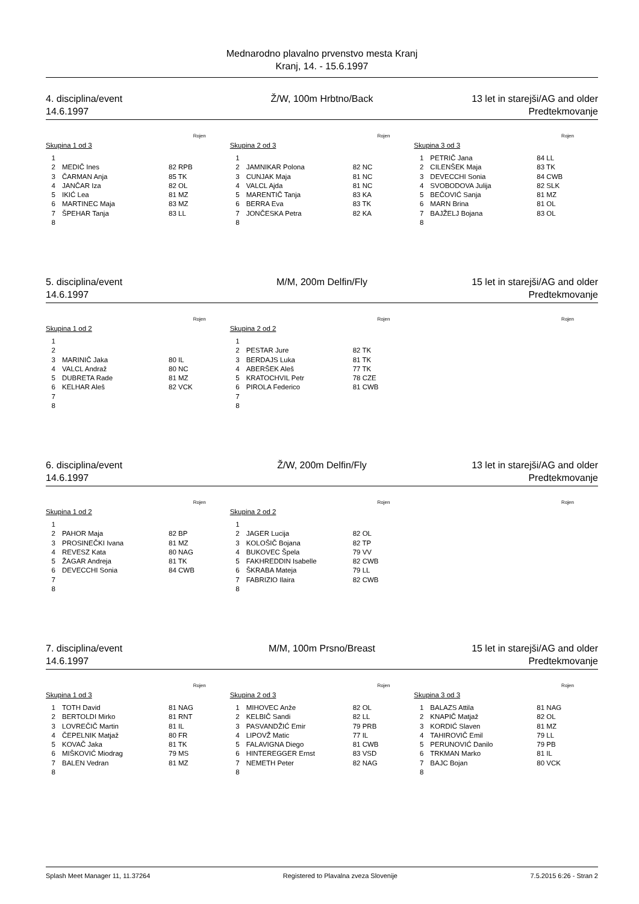Mednarodno plavalno prvenstvo mesta Kranj
Kranj, 14. - 15.6.1997
4. disciplina/event Ž/W, 100m Hrbtno/Back 13 let in starejši/AG and older
14.6.1997 Predtekmovanje
Rojen
Skupina 1 od 3
| 1 | | |
| 2 | MEDIČ Ines | 82 RPB |
| 3 | ČARMAN Anja | 85 TK |
| 4 | JANČAR Iza | 82 OL |
| 5 | IKIĆ Lea | 81 MZ |
| 6 | MARTINEC Maja | 83 MZ |
| 7 | ŠPEHAR Tanja | 83 LL |
| 8 | | |
Rojen
Skupina 2 od 3
| 1 | | |
| 2 | JAMNIKAR Polona | 82 NC |
| 3 | CUNJAK Maja | 81 NC |
| 4 | VALCL Ajda | 81 NC |
| 5 | MARENTIČ Tanja | 83 KA |
| 6 | BERRA Eva | 83 TK |
| 7 | JONČESKA Petra | 82 KA |
| 8 | | |
Rojen
Skupina 3 od 3
| 1 | PETRIČ Jana | 84 LL |
| 2 | CILENŠEK Maja | 83 TK |
| 3 | DEVECCHI Sonia | 84 CWB |
| 4 | SVOBODOVA Julija | 82 SLK |
| 5 | BEČOVIĆ Sanja | 81 MZ |
| 6 | MARN Brina | 81 OL |
| 7 | BAJŽELJ Bojana | 83 OL |
| 8 | | |
5. disciplina/event M/M, 200m Delfin/Fly 15 let in starejši/AG and older
14.6.1997 Predtekmovanje
Rojen
Skupina 1 od 2
| 1 | | |
| 2 | | |
| 3 | MARINIČ Jaka | 80 IL |
| 4 | VALCL Andraž | 80 NC |
| 5 | DUBRETA Rade | 81 MZ |
| 6 | KELHAR Aleš | 82 VCK |
| 7 | | |
| 8 | | |
Rojen
Skupina 2 od 2
| 1 | | |
| 2 | PESTAR Jure | 82 TK |
| 3 | BERDAJS Luka | 81 TK |
| 4 | ABERŠEK Aleš | 77 TK |
| 5 | KRATOCHVIL Petr | 78 CZE |
| 6 | PIROLA Federico | 81 CWB |
| 7 | | |
| 8 | | |
Rojen
6. disciplina/event Ž/W, 200m Delfin/Fly 13 let in starejši/AG and older
14.6.1997 Predtekmovanje
Rojen
Skupina 1 od 2
| 1 | | |
| 2 | PAHOR Maja | 82 BP |
| 3 | PROSINEČKI Ivana | 81 MZ |
| 4 | REVESZ Kata | 80 NAG |
| 5 | ŽAGAR Andreja | 81 TK |
| 6 | DEVECCHI Sonia | 84 CWB |
| 7 | | |
| 8 | | |
Rojen
Skupina 2 od 2
| 1 | | |
| 2 | JAGER Lucija | 82 OL |
| 3 | KOLOŠIČ Bojana | 82 TP |
| 4 | BUKOVEC Špela | 79 VV |
| 5 | FAKHREDDIN Isabelle | 82 CWB |
| 6 | ŠKRABA Mateja | 79 LL |
| 7 | FABRIZIO Ilaira | 82 CWB |
| 8 | | |
Rojen
7. disciplina/event M/M, 100m Prsno/Breast 15 let in starejši/AG and older
14.6.1997 Predtekmovanje
Rojen
Skupina 1 od 3
| 1 | TOTH David | 81 NAG |
| 2 | BERTOLDI Mirko | 81 RNT |
| 3 | LOVREČIČ Martin | 81 IL |
| 4 | ČEPELNIK Matjaž | 80 FR |
| 5 | KOVAČ Jaka | 81 TK |
| 6 | MIŠKOVIĆ Miodrag | 79 MS |
| 7 | BALEN Vedran | 81 MZ |
| 8 | | |
Rojen
Skupina 2 od 3
| 1 | MIHOVEC Anže | 82 OL |
| 2 | KELBIČ Sandi | 82 LL |
| 3 | PASVANDŽIĆ Emir | 79 PRB |
| 4 | LIPOVŽ Matic | 77 IL |
| 5 | FALAVIGNA Diego | 81 CWB |
| 6 | HINTEREGGER Ernst | 83 VSD |
| 7 | NEMETH Peter | 82 NAG |
| 8 | | |
Rojen
Skupina 3 od 3
| 1 | BALAZS Attila | 81 NAG |
| 2 | KNAPIČ Matjaž | 82 OL |
| 3 | KORDIĆ Slaven | 81 MZ |
| 4 | TAHIROVIČ Emil | 79 LL |
| 5 | PERUNOVIĆ Danilo | 79 PB |
| 6 | TRKMAN Marko | 81 IL |
| 7 | BAJC Bojan | 80 VCK |
| 8 | | |
Splash Meet Manager 11, 11.37264 Registered to Plavalna zveza Slovenije 7.5.2015 6:26 - Stran 2